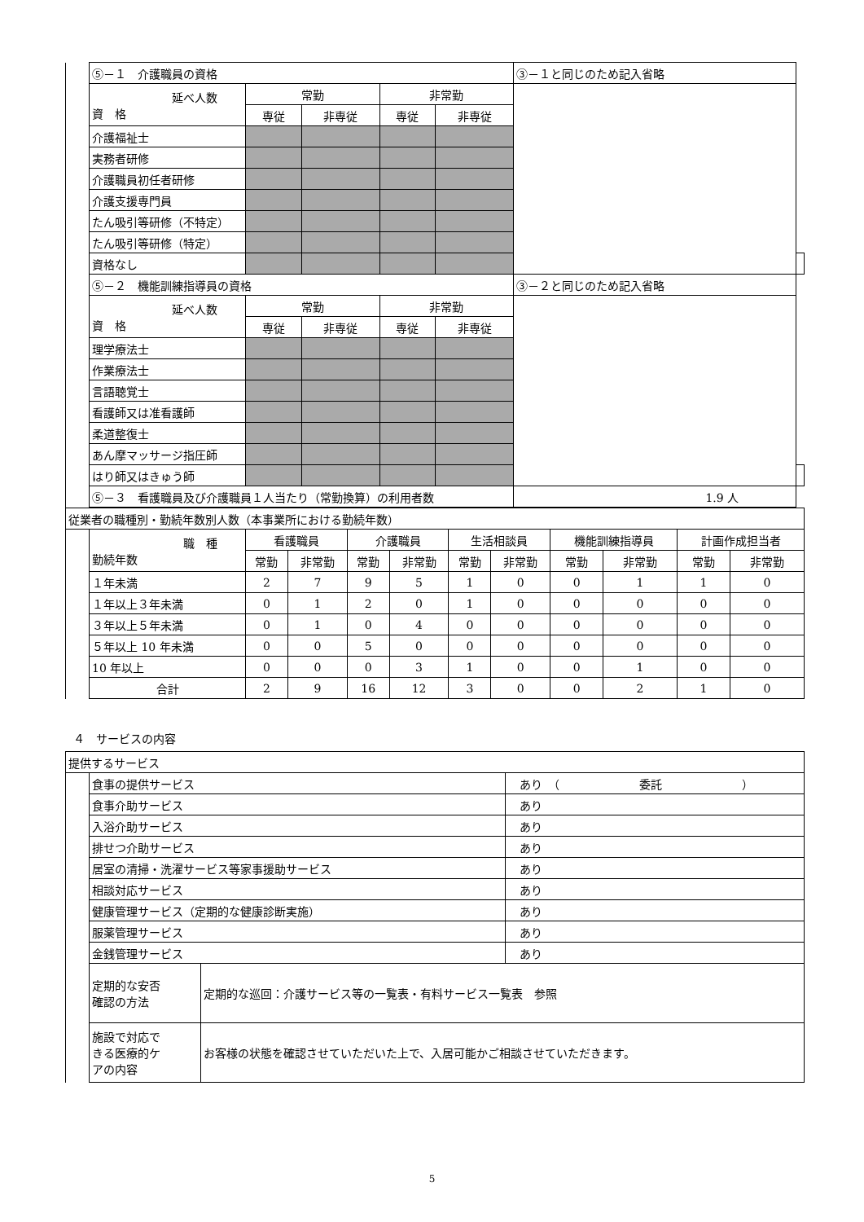| | ⑤－１ 介護職員の資格 | | | | | ③－１と同じのため記入省略 | |
| | 延べ人数 資 格 | 常勤 | | 非常勤 | | | |
| | | 専従 | 非専従 | 専従 | 非専従 | | |
| | 介護福祉士 | | | | | | |
| | 実務者研修 | | | | | | |
| | 介護職員初任者研修 | | | | | | |
| | 介護支援専門員 | | | | | | |
| | たん吸引等研修（不特定） | | | | | | |
| | たん吸引等研修（特定） | | | | | | |
| | 資格なし | | | | | | |
| | ⑤－２ 機能訓練指導員の資格 | | | | | ③－２と同じのため記入省略 | |
| | 延べ人数 資 格 | 常勤 | | 非常勤 | | | |
| | | 専従 | 非専従 | 専従 | 非専従 | | |
| | 理学療法士 | | | | | | |
| | 作業療法士 | | | | | | |
| | 言語聴覚士 | | | | | | |
| | 看護師又は准看護師 | | | | | | |
| | 柔道整復士 | | | | | | |
| | あん摩マッサージ指圧師 | | | | | | |
| | はり師又はきゅう師 | | | | | | |
| | ⑤－３ 看護職員及び介護職員１人当たり（常勤換算）の利用者数 | | | | | 1.9 人 | |
| 従業者の職種別・勤続年数別人数（本事業所における勤続年数） | | | | | | | | | | | |
| | 職 種 勤続年数 | 看護職員 | | 介護職員 | | 生活相談員 | | 機能訓練指導員 | | 計画作成担当者 | |
| | | 常勤 | 非常勤 | 常勤 | 非常勤 | 常勤 | 非常勤 | 常勤 | 非常勤 | 常勤 | 非常勤 |
| | １年未満 | 2 | 7 | 9 | 5 | 1 | 0 | 0 | 1 | 1 | 0 |
| | １年以上３年未満 | 0 | 1 | 2 | 0 | 1 | 0 | 0 | 0 | 0 | 0 |
| | ３年以上５年未満 | 0 | 1 | 0 | 4 | 0 | 0 | 0 | 0 | 0 | 0 |
| | ５年以上 10 年未満 | 0 | 0 | 5 | 0 | 0 | 0 | 0 | 0 | 0 | 0 |
| | 10 年以上 | 0 | 0 | 0 | 3 | 1 | 0 | 0 | 1 | 0 | 0 |
| | 合計 | 2 | 9 | 16 | 12 | 3 | 0 | 0 | 2 | 1 | 0 |
４　サービスの内容
| 提供するサービス | | | |
| | 食事の提供サービス | | あり （ 委託 ） |
| | 食事介助サービス | | あり |
| | 入浴介助サービス | | あり |
| | 排せつ介助サービス | | あり |
| | 居室の清掃・洗濯サービス等家事援助サービス | | あり |
| | 相談対応サービス | | あり |
| | 健康管理サービス（定期的な健康診断実施） | | あり |
| | 服薬管理サービス | | あり |
| | 金銭管理サービス | | あり |
| | 定期的な安否 確認の方法 | 定期的な巡回：介護サービス等の一覧表・有料サービス一覧表 参照 | |
| | 施設で対応で きる医療的ケ アの内容 | お客様の状態を確認させていただいた上で、入居可能かご相談させていただきます。 | |
5